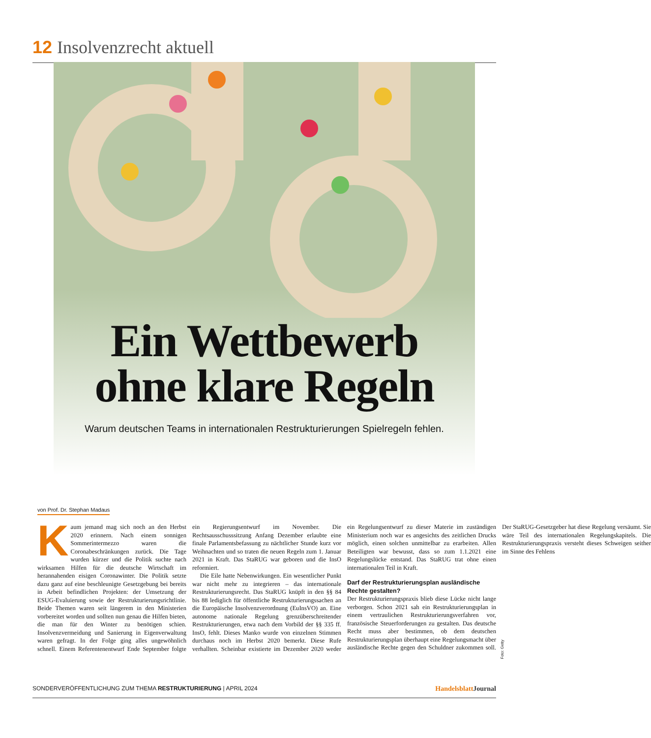12 Insolvenzrecht aktuell
Ein Wettbewerb
ohne klare Regeln
Warum deutschen Teams in internationalen Restrukturierungen Spielregeln fehlen.
von Prof. Dr. Stephan Madaus
Kaum jemand mag sich noch an den Herbst 2020 erinnern. Nach einem sonnigen Sommerintermezzo waren die Coronabeschränkungen zurück. Die Tage wurden kürzer und die Politik suchte nach wirksamen Hilfen für die deutsche Wirtschaft im herannahenden eisigen Coronawinter. Die Politik setzte dazu ganz auf eine beschleunigte Gesetzgebung bei bereits in Arbeit befindlichen Projekten: der Umsetzung der ESUG-Evaluierung sowie der Restrukturierungsrichtlinie. Beide Themen waren seit längerem in den Ministerien vorbereitet worden und sollten nun genau die Hilfen bieten, die man für den Winter zu benötigen schien. Insolvenzvermeidung und Sanierung in Eigenverwaltung waren gefragt. In der Folge ging alles ungewöhnlich schnell. Einem Referentenentwurf Ende September folgte ein Regierungsentwurf im November. Die Rechtsausschusssitzung Anfang Dezember erlaubte eine finale Parlamentsbefassung zu nächtlicher Stunde kurz vor Weihnachten und so traten die neuen Regeln zum 1. Januar 2021 in Kraft. Das StaRUG war geboren und die InsO reformiert.
Die Eile hatte Nebenwirkungen. Ein wesentlicher Punkt war nicht mehr zu integrieren – das internationale Restrukturierungsrecht. Das StaRUG knüpft in den §§ 84 bis 88 lediglich für öffentliche Restrukturierungssachen an die Europäische Insolvenzverordnung (EuInsVO) an. Eine autonome nationale Regelung grenzüberschreitender Restrukturierungen, etwa nach dem Vorbild der §§ 335 ff. InsO, fehlt. Dieses Manko wurde von einzelnen Stimmen durchaus noch im Herbst 2020 bemerkt. Diese Rufe verhallten. Scheinbar existierte im Dezember 2020 weder ein Regelungsentwurf zu dieser Materie im zuständigen Ministerium noch war es angesichts des zeitlichen Drucks möglich, einen solchen unmittelbar zu erarbeiten. Allen Beteiligten war bewusst, dass so zum 1.1.2021 eine Regelungslücke entstand. Das StaRUG trat ohne einen internationalen Teil in Kraft.
Darf der Restrukturierungsplan ausländische Rechte gestalten?
Der Restrukturierungspraxis blieb diese Lücke nicht lange verborgen. Schon 2021 sah ein Restrukturierungsplan in einem vertraulichen Restrukturierungsverfahren vor, französische Steuerforderungen zu gestalten. Das deutsche Recht muss aber bestimmen, ob dem deutschen Restrukturierungsplan überhaupt eine Regelungsmacht über ausländische Rechte gegen den Schuldner zukommen soll. Der StaRUG-Gesetzgeber hat diese Regelung versäumt. Sie wäre Teil des internationalen Regelungskapitels. Die Restrukturierungspraxis versteht dieses Schweigen seither im Sinne des Fehlens
Foto: Getty
SONDERVERÖFFENTLICHUNG ZUM THEMA RESTRUKTURIERUNG | APRIL 2024 HandelsblattJournal